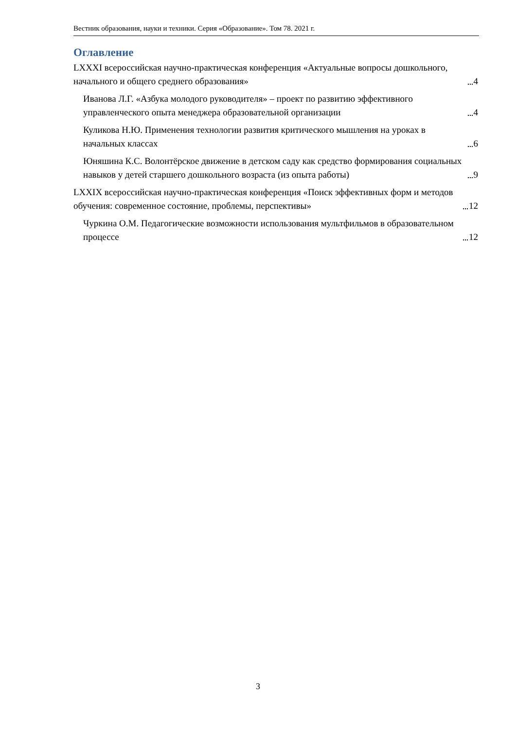Вестник образования, науки и техники. Серия «Образование». Том 78. 2021 г.
Оглавление
LXXXI всероссийская научно-практическая конференция «Актуальные вопросы дошкольного, начального и общего среднего образования» 4
Иванова Л.Г. «Азбука молодого руководителя» – проект по развитию эффективного управленческого опыта менеджера образовательной организации 4
Куликова Н.Ю. Применения технологии развития критического мышления на уроках в начальных классах 6
Юняшина К.С. Волонтёрское движение в детском саду как средство формирования социальных навыков у детей старшего дошкольного возраста (из опыта работы) 9
LXXIX всероссийская научно-практическая конференция «Поиск эффективных форм и методов обучения: современное состояние, проблемы, перспективы» 12
Чуркина О.М. Педагогические возможности использования мультфильмов в образовательном процессе 12
3